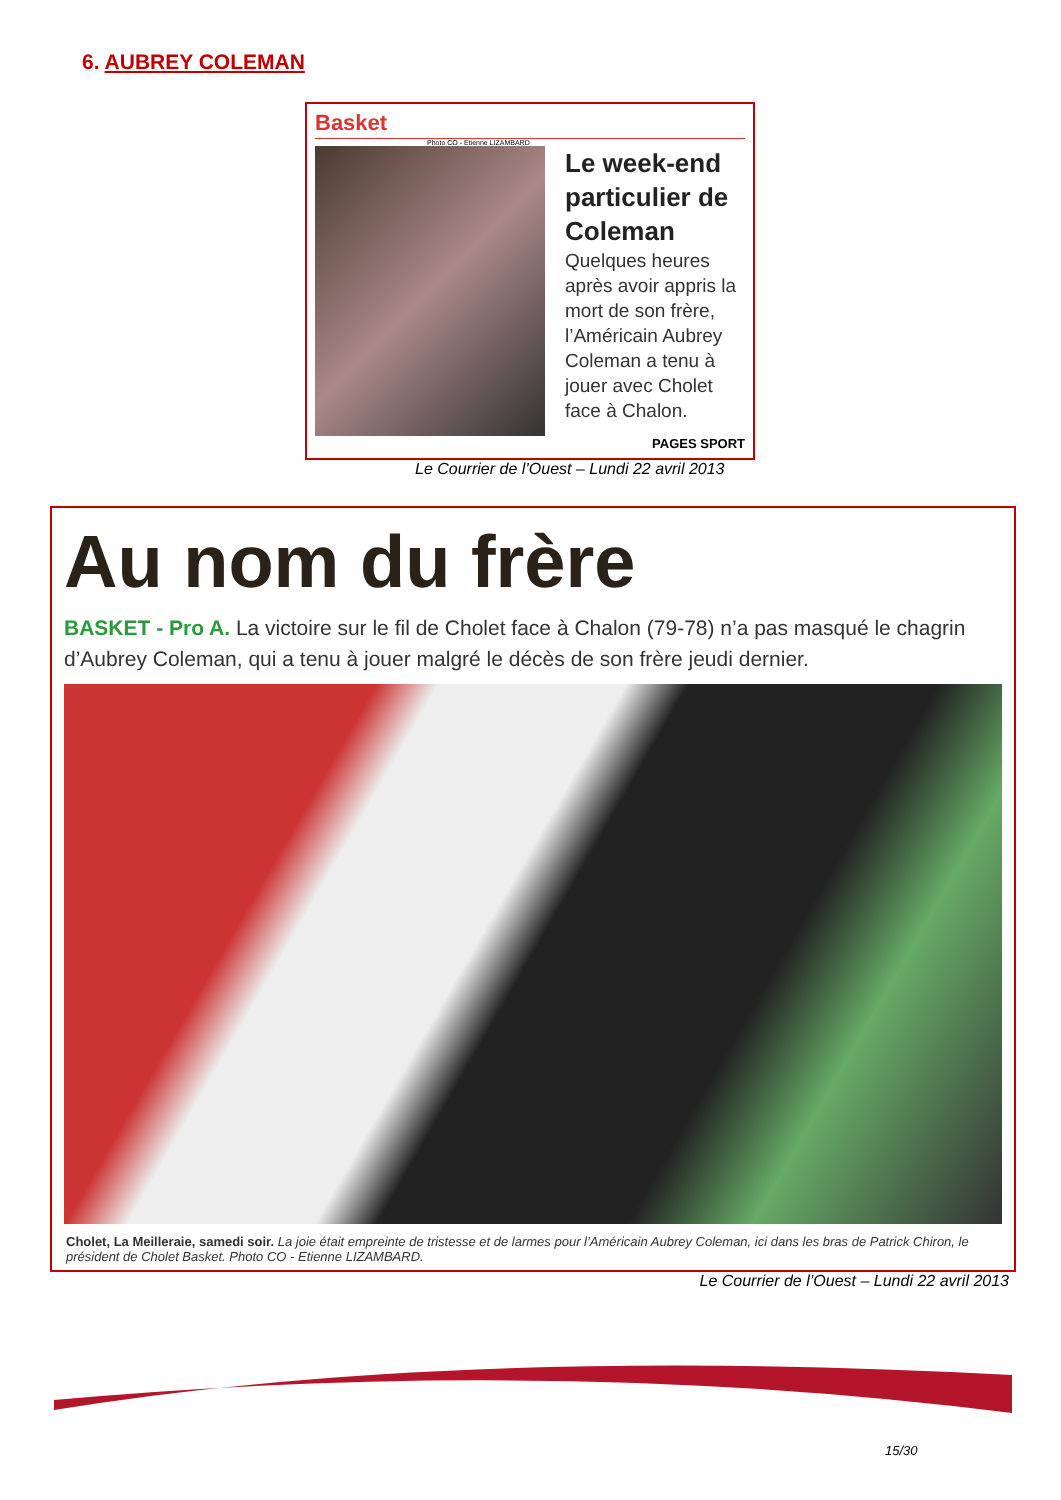6. AUBREY COLEMAN
Basket
Photo CO - Etienne LIZAMBARD
Le week-end particulier de Coleman
Quelques heures après avoir appris la mort de son frère, l’Américain Aubrey Coleman a tenu à jouer avec Cholet face à Chalon.
PAGES SPORT
Le Courrier de l’Ouest – Lundi 22 avril 2013
Au nom du frère
BASKET - Pro A. La victoire sur le fil de Cholet face à Chalon (79-78) n’a pas masqué le chagrin d’Aubrey Coleman, qui a tenu à jouer malgré le décès de son frère jeudi dernier.
Cholet, La Meilleraie, samedi soir. La joie était empreinte de tristesse et de larmes pour l’Américain Aubrey Coleman, ici dans les bras de Patrick Chiron, le président de Cholet Basket. Photo CO - Etienne LIZAMBARD.
Le Courrier de l’Ouest – Lundi 22 avril 2013
15/30